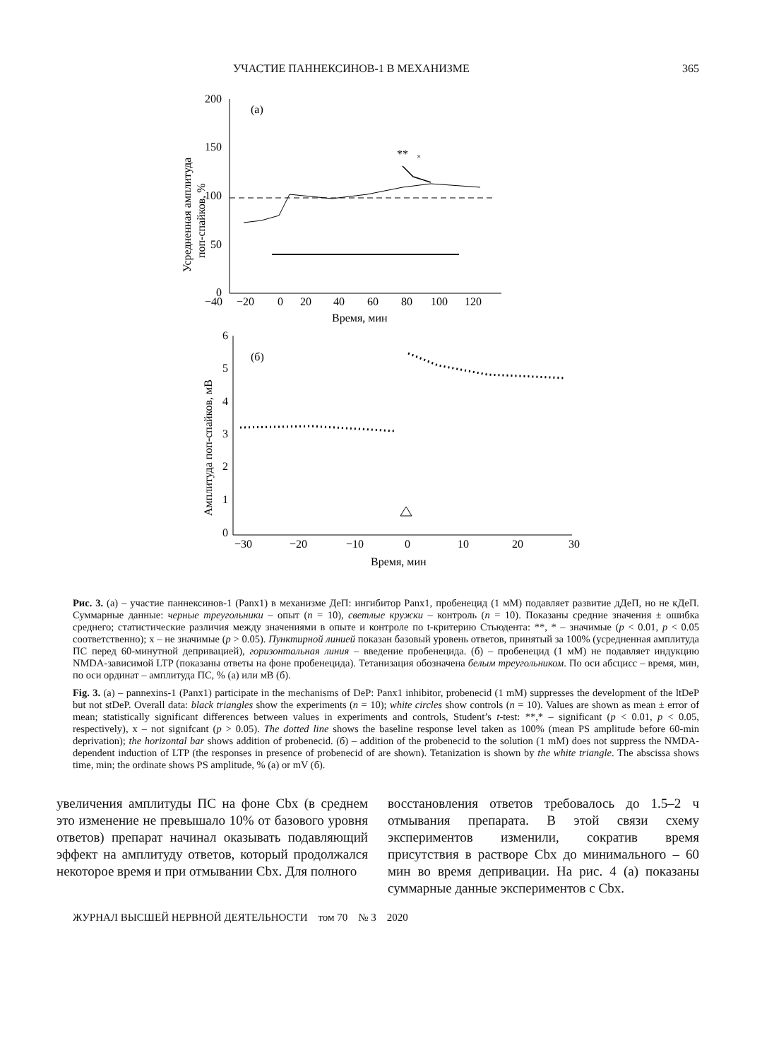УЧАСТИЕ ПАННЕКСИНОВ-1 В МЕХАНИЗМЕ 365
200
150
100
50
0
(а)
**
×
−40
−20
0
20
40
60
80
100
120
Время, мин
Усредненная амплитуда
поп-спайков, %
6
5
4
3
2
1
0
(б)
−30
−20
−10
0
10
20
30
Время, мин
Амплитуда поп-спайков, мВ
Рис. 3. (а) – участие паннексинов-1 (Panx1) в механизме ДеП: ингибитор Panx1, пробенецид (1 мМ) подавляет развитие дДеП, но не кДеП. Суммарные данные: черные треугольники – опыт (n = 10), светлые кружки – контроль (n = 10). Показаны средние значения ± ошибка среднего; статистические различия между значениями в опыте и контроле по t-критерию Стьюдента: **, * – значимые (p < 0.01, p < 0.05 соответственно); x – не значимые (p > 0.05). Пунктирной линией показан базовый уровень ответов, принятый за 100% (усредненная амплитуда ПС перед 60-минутной депривацией), горизонтальная линия – введение пробенецида. (б) – пробенецид (1 мМ) не подавляет индукцию NMDA-зависимой LTP (показаны ответы на фоне пробенецида). Тетанизация обозначена белым треугольником. По оси абсцисс – время, мин, по оси ординат – амплитуда ПС, % (а) или мВ (б).
Fig. 3. (a) – pannexins-1 (Panx1) participate in the mechanisms of DeP: Panx1 inhibitor, probenecid (1 mM) suppresses the development of the ltDeP but not stDeP. Overall data: black triangles show the experiments (n = 10); white circles show controls (n = 10). Values are shown as mean ± error of mean; statistically significant differences between values in experiments and controls, Student’s t-test: **,* – significant (p < 0.01, p < 0.05, respectively), x – not signifcant (p > 0.05). The dotted line shows the baseline response level taken as 100% (mean PS amplitude before 60-min deprivation); the horizontal bar shows addition of probenecid. (б) – addition of the probenecid to the solution (1 mM) does not suppress the NMDA-dependent induction of LTP (the responses in presence of probenecid of are shown). Tetanization is shown by the white triangle. The abscissa shows time, min; the ordinate shows PS amplitude, % (a) or mV (б).
увеличения амплитуды ПС на фоне Cbx (в среднем это изменение не превышало 10% от базового уровня ответов) препарат начинал оказывать подавляющий эффект на амплитуду ответов, который продолжался некоторое время и при отмывании Cbx. Для полного
восстановления ответов требовалось до 1.5–2 ч отмывания препарата. В этой связи схему экспериментов изменили, сократив время присутствия в растворе Cbx до минимального – 60 мин во время депривации. На рис. 4 (а) показаны суммарные данные экспериментов с Cbx.
ЖУРНАЛ ВЫСШЕЙ НЕРВНОЙ ДЕЯТЕЛЬНОСТИ том 70 № 3 2020